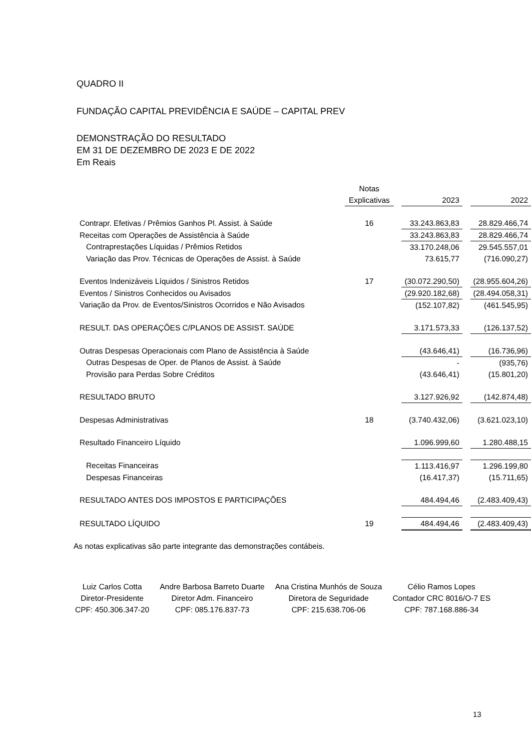QUADRO II
FUNDAÇÃO CAPITAL PREVIDÊNCIA E SAÚDE – CAPITAL PREV
DEMONSTRAÇÃO DO RESULTADO
EM 31 DE DEZEMBRO DE 2023 E DE 2022
Em Reais
| | Notas | | | | |
| | Explicativas | | 2023 | | 2022 |
| Contrapr. Efetivas / Prêmios Ganhos Pl. Assist. à Saúde | 16 | | 33.243.863,83 | | 28.829.466,74 |
| Receitas com Operações de Assistência à Saúde | | | 33.243.863,83 | | 28.829.466,74 |
| Contraprestações Líquidas / Prêmios Retidos | | | 33.170.248,06 | | 29.545.557,01 |
| Variação das Prov. Técnicas de Operações de Assist. à Saúde | | | 73.615,77 | | (716.090,27) |
| Eventos Indenizáveis Líquidos / Sinistros Retidos | 17 | | (30.072.290,50) | | (28.955.604,26) |
| Eventos / Sinistros Conhecidos ou Avisados | | | (29.920.182,68) | | (28.494.058,31) |
| Variação da Prov. de Eventos/Sinistros Ocorridos e Não Avisados | | | (152.107,82) | | (461.545,95) |
| RESULT. DAS OPERAÇÕES C/PLANOS DE ASSIST. SAÚDE | | | 3.171.573,33 | | (126.137,52) |
| Outras Despesas Operacionais com Plano de Assistência à Saúde | | | (43.646,41) | | (16.736,96) |
| Outras Despesas de Oper. de Planos de Assist. à Saúde | | | - | | (935,76) |
| Provisão para Perdas Sobre Créditos | | | (43.646,41) | | (15.801,20) |
| RESULTADO BRUTO | | | 3.127.926,92 | | (142.874,48) |
| Despesas Administrativas | 18 | | (3.740.432,06) | | (3.621.023,10) |
| Resultado Financeiro Líquido | | | 1.096.999,60 | | 1.280.488,15 |
| Receitas Financeiras | | | 1.113.416,97 | | 1.296.199,80 |
| Despesas Financeiras | | | (16.417,37) | | (15.711,65) |
| RESULTADO ANTES DOS IMPOSTOS E PARTICIPAÇÕES | | | 484.494,46 | | (2.483.409,43) |
| RESULTADO LÍQUIDO | 19 | | 484.494,46 | | (2.483.409,43) |
As notas explicativas são parte integrante das demonstrações contábeis.
Luiz Carlos Cotta
Diretor-Presidente
CPF: 450.306.347-20
Andre Barbosa Barreto Duarte
Diretor Adm. Financeiro
CPF: 085.176.837-73
Ana Cristina Munhós de Souza
Diretora de Seguridade
CPF: 215.638.706-06
Célio Ramos Lopes
Contador CRC 8016/O-7 ES
CPF: 787.168.886-34
13